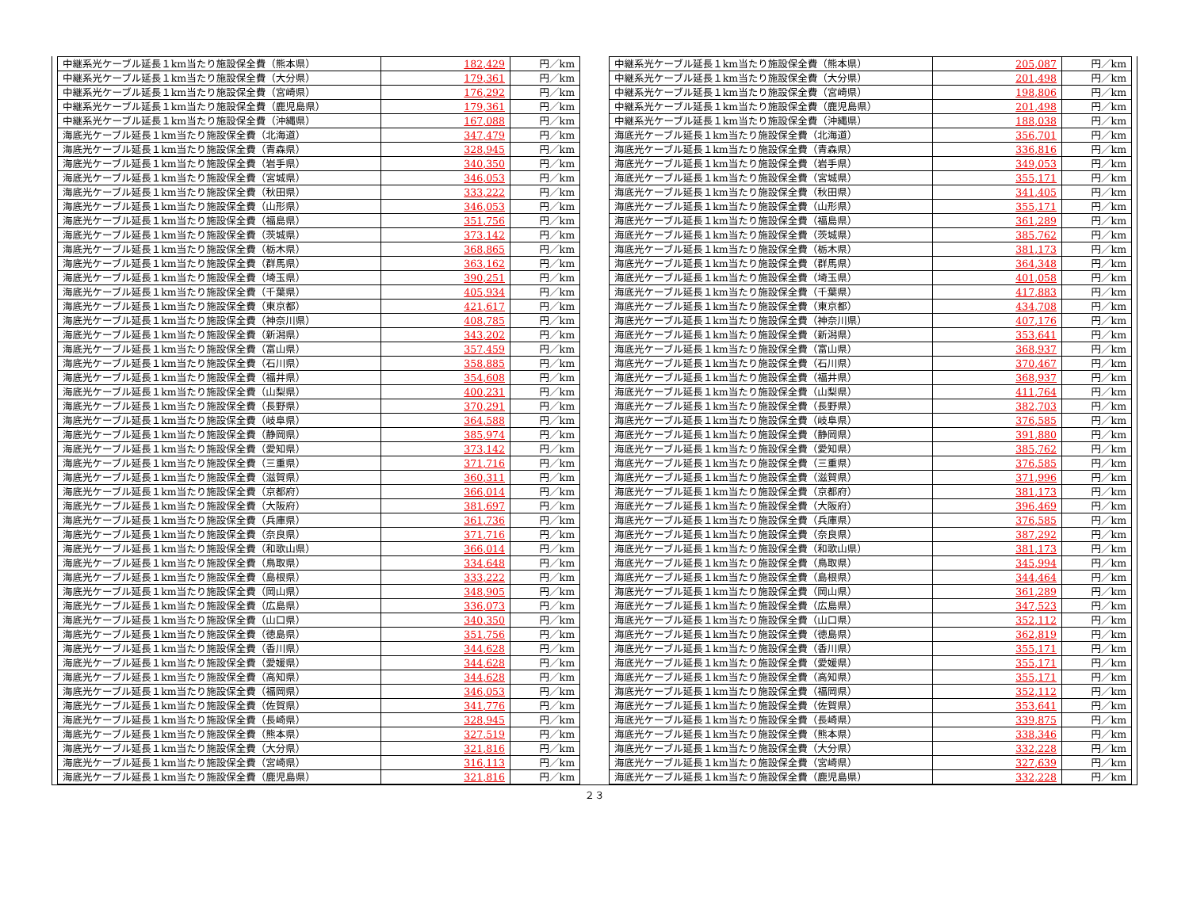| 中継系光ケーブル延長１km当たり施設保全費（熊本県） | 182,429 | 円／km |
| 中継系光ケーブル延長１km当たり施設保全費（大分県） | 179,361 | 円／km |
| 中継系光ケーブル延長１km当たり施設保全費（宮崎県） | 176,292 | 円／km |
| 中継系光ケーブル延長１km当たり施設保全費（鹿児島県） | 179,361 | 円／km |
| 中継系光ケーブル延長１km当たり施設保全費（沖縄県） | 167,088 | 円／km |
| 海底光ケーブル延長１km当たり施設保全費（北海道） | 347,479 | 円／km |
| 海底光ケーブル延長１km当たり施設保全費（青森県） | 328,945 | 円／km |
| 海底光ケーブル延長１km当たり施設保全費（岩手県） | 340,350 | 円／km |
| 海底光ケーブル延長１km当たり施設保全費（宮城県） | 346,053 | 円／km |
| 海底光ケーブル延長１km当たり施設保全費（秋田県） | 333,222 | 円／km |
| 海底光ケーブル延長１km当たり施設保全費（山形県） | 346,053 | 円／km |
| 海底光ケーブル延長１km当たり施設保全費（福島県） | 351,756 | 円／km |
| 海底光ケーブル延長１km当たり施設保全費（茨城県） | 373,142 | 円／km |
| 海底光ケーブル延長１km当たり施設保全費（栃木県） | 368,865 | 円／km |
| 海底光ケーブル延長１km当たり施設保全費（群馬県） | 363,162 | 円／km |
| 海底光ケーブル延長１km当たり施設保全費（埼玉県） | 390,251 | 円／km |
| 海底光ケーブル延長１km当たり施設保全費（千葉県） | 405,934 | 円／km |
| 海底光ケーブル延長１km当たり施設保全費（東京都） | 421,617 | 円／km |
| 海底光ケーブル延長１km当たり施設保全費（神奈川県） | 408,785 | 円／km |
| 海底光ケーブル延長１km当たり施設保全費（新潟県） | 343,202 | 円／km |
| 海底光ケーブル延長１km当たり施設保全費（富山県） | 357,459 | 円／km |
| 海底光ケーブル延長１km当たり施設保全費（石川県） | 358,885 | 円／km |
| 海底光ケーブル延長１km当たり施設保全費（福井県） | 354,608 | 円／km |
| 海底光ケーブル延長１km当たり施設保全費（山梨県） | 400,231 | 円／km |
| 海底光ケーブル延長１km当たり施設保全費（長野県） | 370,291 | 円／km |
| 海底光ケーブル延長１km当たり施設保全費（岐阜県） | 364,588 | 円／km |
| 海底光ケーブル延長１km当たり施設保全費（静岡県） | 385,974 | 円／km |
| 海底光ケーブル延長１km当たり施設保全費（愛知県） | 373,142 | 円／km |
| 海底光ケーブル延長１km当たり施設保全費（三重県） | 371,716 | 円／km |
| 海底光ケーブル延長１km当たり施設保全費（滋賀県） | 360,311 | 円／km |
| 海底光ケーブル延長１km当たり施設保全費（京都府） | 366,014 | 円／km |
| 海底光ケーブル延長１km当たり施設保全費（大阪府） | 381,697 | 円／km |
| 海底光ケーブル延長１km当たり施設保全費（兵庫県） | 361,736 | 円／km |
| 海底光ケーブル延長１km当たり施設保全費（奈良県） | 371,716 | 円／km |
| 海底光ケーブル延長１km当たり施設保全費（和歌山県） | 366,014 | 円／km |
| 海底光ケーブル延長１km当たり施設保全費（鳥取県） | 334,648 | 円／km |
| 海底光ケーブル延長１km当たり施設保全費（島根県） | 333,222 | 円／km |
| 海底光ケーブル延長１km当たり施設保全費（岡山県） | 348,905 | 円／km |
| 海底光ケーブル延長１km当たり施設保全費（広島県） | 336,073 | 円／km |
| 海底光ケーブル延長１km当たり施設保全費（山口県） | 340,350 | 円／km |
| 海底光ケーブル延長１km当たり施設保全費（徳島県） | 351,756 | 円／km |
| 海底光ケーブル延長１km当たり施設保全費（香川県） | 344,628 | 円／km |
| 海底光ケーブル延長１km当たり施設保全費（愛媛県） | 344,628 | 円／km |
| 海底光ケーブル延長１km当たり施設保全費（高知県） | 344,628 | 円／km |
| 海底光ケーブル延長１km当たり施設保全費（福岡県） | 346,053 | 円／km |
| 海底光ケーブル延長１km当たり施設保全費（佐賀県） | 341,776 | 円／km |
| 海底光ケーブル延長１km当たり施設保全費（長崎県） | 328,945 | 円／km |
| 海底光ケーブル延長１km当たり施設保全費（熊本県） | 327,519 | 円／km |
| 海底光ケーブル延長１km当たり施設保全費（大分県） | 321,816 | 円／km |
| 海底光ケーブル延長１km当たり施設保全費（宮崎県） | 316,113 | 円／km |
| 海底光ケーブル延長１km当たり施設保全費（鹿児島県） | 321,816 | 円／km |
| 中継系光ケーブル延長１km当たり施設保全費（熊本県） | 205,087 | 円／km |
| 中継系光ケーブル延長１km当たり施設保全費（大分県） | 201,498 | 円／km |
| 中継系光ケーブル延長１km当たり施設保全費（宮崎県） | 198,806 | 円／km |
| 中継系光ケーブル延長１km当たり施設保全費（鹿児島県） | 201,498 | 円／km |
| 中継系光ケーブル延長１km当たり施設保全費（沖縄県） | 188,038 | 円／km |
| 海底光ケーブル延長１km当たり施設保全費（北海道） | 356,701 | 円／km |
| 海底光ケーブル延長１km当たり施設保全費（青森県） | 336,816 | 円／km |
| 海底光ケーブル延長１km当たり施設保全費（岩手県） | 349,053 | 円／km |
| 海底光ケーブル延長１km当たり施設保全費（宮城県） | 355,171 | 円／km |
| 海底光ケーブル延長１km当たり施設保全費（秋田県） | 341,405 | 円／km |
| 海底光ケーブル延長１km当たり施設保全費（山形県） | 355,171 | 円／km |
| 海底光ケーブル延長１km当たり施設保全費（福島県） | 361,289 | 円／km |
| 海底光ケーブル延長１km当たり施設保全費（茨城県） | 385,762 | 円／km |
| 海底光ケーブル延長１km当たり施設保全費（栃木県） | 381,173 | 円／km |
| 海底光ケーブル延長１km当たり施設保全費（群馬県） | 364,348 | 円／km |
| 海底光ケーブル延長１km当たり施設保全費（埼玉県） | 401,058 | 円／km |
| 海底光ケーブル延長１km当たり施設保全費（千葉県） | 417,883 | 円／km |
| 海底光ケーブル延長１km当たり施設保全費（東京都） | 434,708 | 円／km |
| 海底光ケーブル延長１km当たり施設保全費（神奈川県） | 407,176 | 円／km |
| 海底光ケーブル延長１km当たり施設保全費（新潟県） | 353,641 | 円／km |
| 海底光ケーブル延長１km当たり施設保全費（富山県） | 368,937 | 円／km |
| 海底光ケーブル延長１km当たり施設保全費（石川県） | 370,467 | 円／km |
| 海底光ケーブル延長１km当たり施設保全費（福井県） | 368,937 | 円／km |
| 海底光ケーブル延長１km当たり施設保全費（山梨県） | 411,764 | 円／km |
| 海底光ケーブル延長１km当たり施設保全費（長野県） | 382,703 | 円／km |
| 海底光ケーブル延長１km当たり施設保全費（岐阜県） | 376,585 | 円／km |
| 海底光ケーブル延長１km当たり施設保全費（静岡県） | 391,880 | 円／km |
| 海底光ケーブル延長１km当たり施設保全費（愛知県） | 385,762 | 円／km |
| 海底光ケーブル延長１km当たり施設保全費（三重県） | 376,585 | 円／km |
| 海底光ケーブル延長１km当たり施設保全費（滋賀県） | 371,996 | 円／km |
| 海底光ケーブル延長１km当たり施設保全費（京都府） | 381,173 | 円／km |
| 海底光ケーブル延長１km当たり施設保全費（大阪府） | 396,469 | 円／km |
| 海底光ケーブル延長１km当たり施設保全費（兵庫県） | 376,585 | 円／km |
| 海底光ケーブル延長１km当たり施設保全費（奈良県） | 387,292 | 円／km |
| 海底光ケーブル延長１km当たり施設保全費（和歌山県） | 381,173 | 円／km |
| 海底光ケーブル延長１km当たり施設保全費（鳥取県） | 345,994 | 円／km |
| 海底光ケーブル延長１km当たり施設保全費（島根県） | 344,464 | 円／km |
| 海底光ケーブル延長１km当たり施設保全費（岡山県） | 361,289 | 円／km |
| 海底光ケーブル延長１km当たり施設保全費（広島県） | 347,523 | 円／km |
| 海底光ケーブル延長１km当たり施設保全費（山口県） | 352,112 | 円／km |
| 海底光ケーブル延長１km当たり施設保全費（徳島県） | 362,819 | 円／km |
| 海底光ケーブル延長１km当たり施設保全費（香川県） | 355,171 | 円／km |
| 海底光ケーブル延長１km当たり施設保全費（愛媛県） | 355,171 | 円／km |
| 海底光ケーブル延長１km当たり施設保全費（高知県） | 355,171 | 円／km |
| 海底光ケーブル延長１km当たり施設保全費（福岡県） | 352,112 | 円／km |
| 海底光ケーブル延長１km当たり施設保全費（佐賀県） | 353,641 | 円／km |
| 海底光ケーブル延長１km当たり施設保全費（長崎県） | 339,875 | 円／km |
| 海底光ケーブル延長１km当たり施設保全費（熊本県） | 338,346 | 円／km |
| 海底光ケーブル延長１km当たり施設保全費（大分県） | 332,228 | 円／km |
| 海底光ケーブル延長１km当たり施設保全費（宮崎県） | 327,639 | 円／km |
| 海底光ケーブル延長１km当たり施設保全費（鹿児島県） | 332,228 | 円／km |
２３